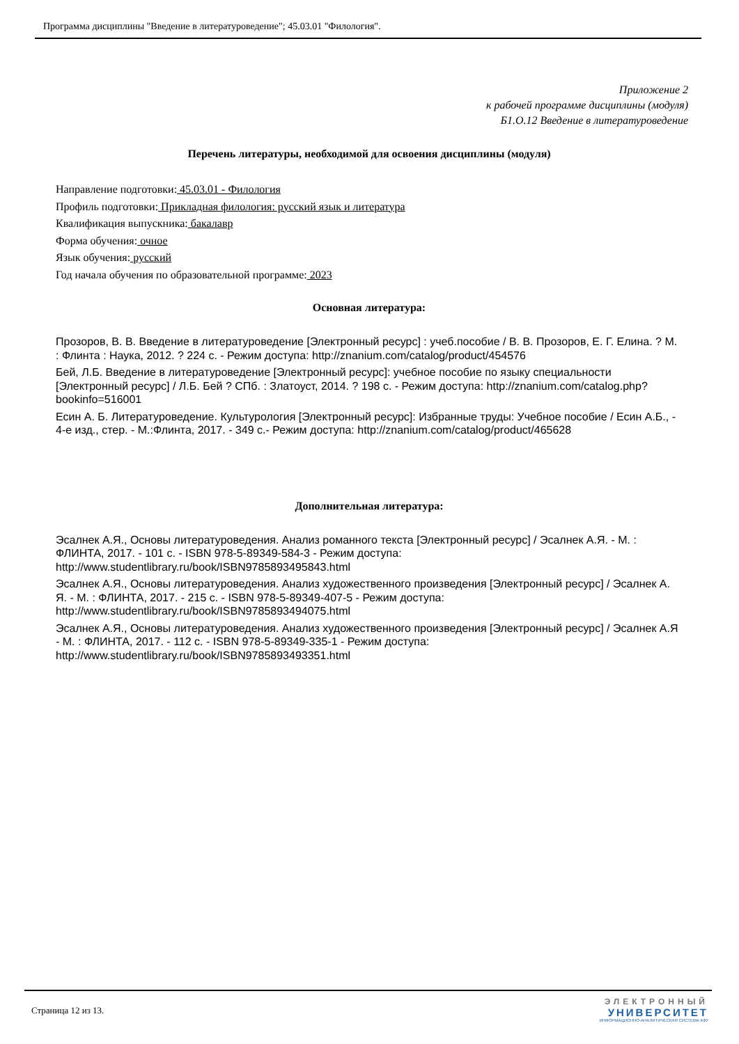Программа дисциплины "Введение в литературоведение"; 45.03.01 "Филология".
Приложение 2
к рабочей программе дисциплины (модуля)
Б1.О.12 Введение в литературоведение
Перечень литературы, необходимой для освоения дисциплины (модуля)
Направление подготовки: 45.03.01 - Филология
Профиль подготовки: Прикладная филология: русский язык и литература
Квалификация выпускника: бакалавр
Форма обучения: очное
Язык обучения: русский
Год начала обучения по образовательной программе: 2023
Основная литература:
Прозоров, В. В. Введение в литературоведение [Электронный ресурс] : учеб.пособие / В. В. Прозоров, Е. Г. Елина. ? М. : Флинта : Наука, 2012. ? 224 с. - Режим доступа: http://znanium.com/catalog/product/454576
Бей, Л.Б. Введение в литературоведение [Электронный ресурс]: учебное пособие по языку специальности [Электронный ресурс] / Л.Б. Бей ? СПб. : Златоуст, 2014. ? 198 с. - Режим доступа: http://znanium.com/catalog.php?bookinfo=516001
Есин А. Б. Литературоведение. Культурология [Электронный ресурс]: Избранные труды: Учебное пособие / Есин А.Б., - 4-е изд., стер. - М.:Флинта, 2017. - 349 с.- Режим доступа: http://znanium.com/catalog/product/465628
Дополнительная литература:
Эсалнек А.Я., Основы литературоведения. Анализ романного текста [Электронный ресурс] / Эсалнек А.Я. - М. : ФЛИНТА, 2017. - 101 с. - ISBN 978-5-89349-584-3 - Режим доступа: http://www.studentlibrary.ru/book/ISBN9785893495843.html
Эсалнек А.Я., Основы литературоведения. Анализ художественного произведения [Электронный ресурс] / Эсалнек А. Я. - М. : ФЛИНТА, 2017. - 215 с. - ISBN 978-5-89349-407-5 - Режим доступа: http://www.studentlibrary.ru/book/ISBN9785893494075.html
Эсалнек А.Я., Основы литературоведения. Анализ художественного произведения [Электронный ресурс] / Эсалнек А.Я - М. : ФЛИНТА, 2017. - 112 с. - ISBN 978-5-89349-335-1 - Режим доступа: http://www.studentlibrary.ru/book/ISBN9785893493351.html
Страница 12 из 13.
ЭЛЕКТРОННЫЙ
УНИВЕРСИТЕТ
ИНФОРМАЦИОННО-АНАЛИТИЧЕСКАЯ СИСТЕМА КФУ